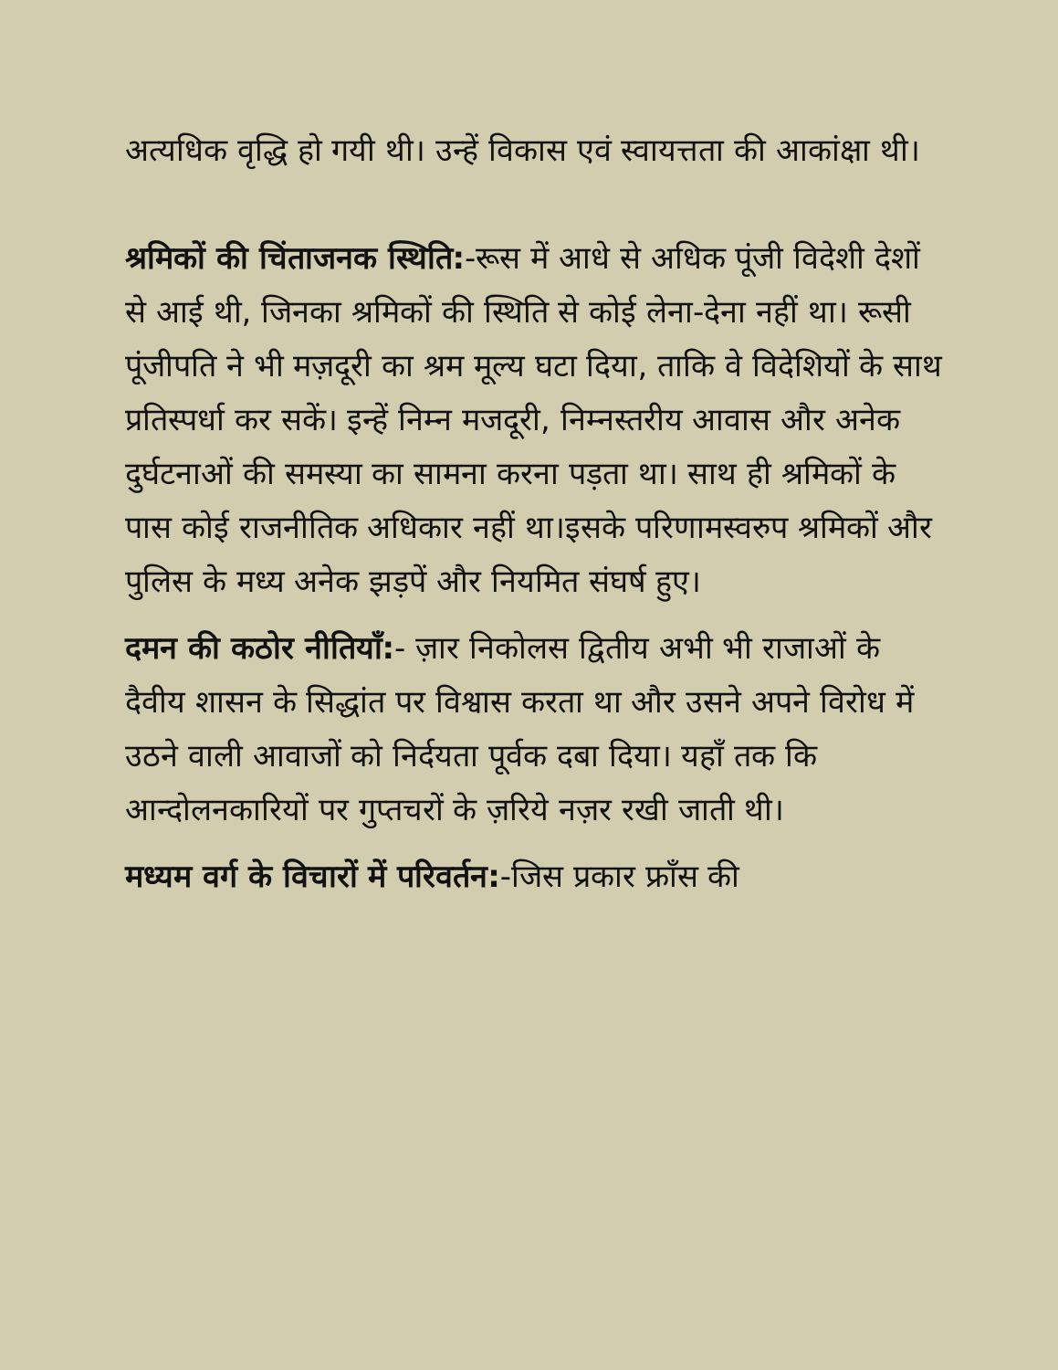अत्यधिक वृद्धि हो गयी थी। उन्हें विकास एवं स्वायत्तता की आकांक्षा थी।
श्रमिकों की चिंताजनक स्थिति:-रूस में आधे से अधिक पूंजी विदेशी देशों से आई थी, जिनका श्रमिकों की स्थिति से कोई लेना-देना नहीं था। रूसी पूंजीपति ने भी मज़दूरी का श्रम मूल्य घटा दिया, ताकि वे विदेशियों के साथ प्रतिस्पर्धा कर सकें। इन्हें निम्न मजदूरी, निम्नस्तरीय आवास और अनेक दुर्घटनाओं की समस्या का सामना करना पड़ता था। साथ ही श्रमिकों के पास कोई राजनीतिक अधिकार नहीं था।इसके परिणामस्वरुप श्रमिकों और पुलिस के मध्य अनेक झड़पें और नियमित संघर्ष हुए।
दमन की कठोर नीतियाँ:- ज़ार निकोलस द्वितीय अभी भी राजाओं के दैवीय शासन के सिद्धांत पर विश्वास करता था और उसने अपने विरोध में उठने वाली आवाजों को निर्दयता पूर्वक दबा दिया। यहाँ तक कि आन्दोलनकारियों पर गुप्तचरों के ज़रिये नज़र रखी जाती थी।
मध्यम वर्ग के विचारों में परिवर्तन:-जिस प्रकार फ्राँस की